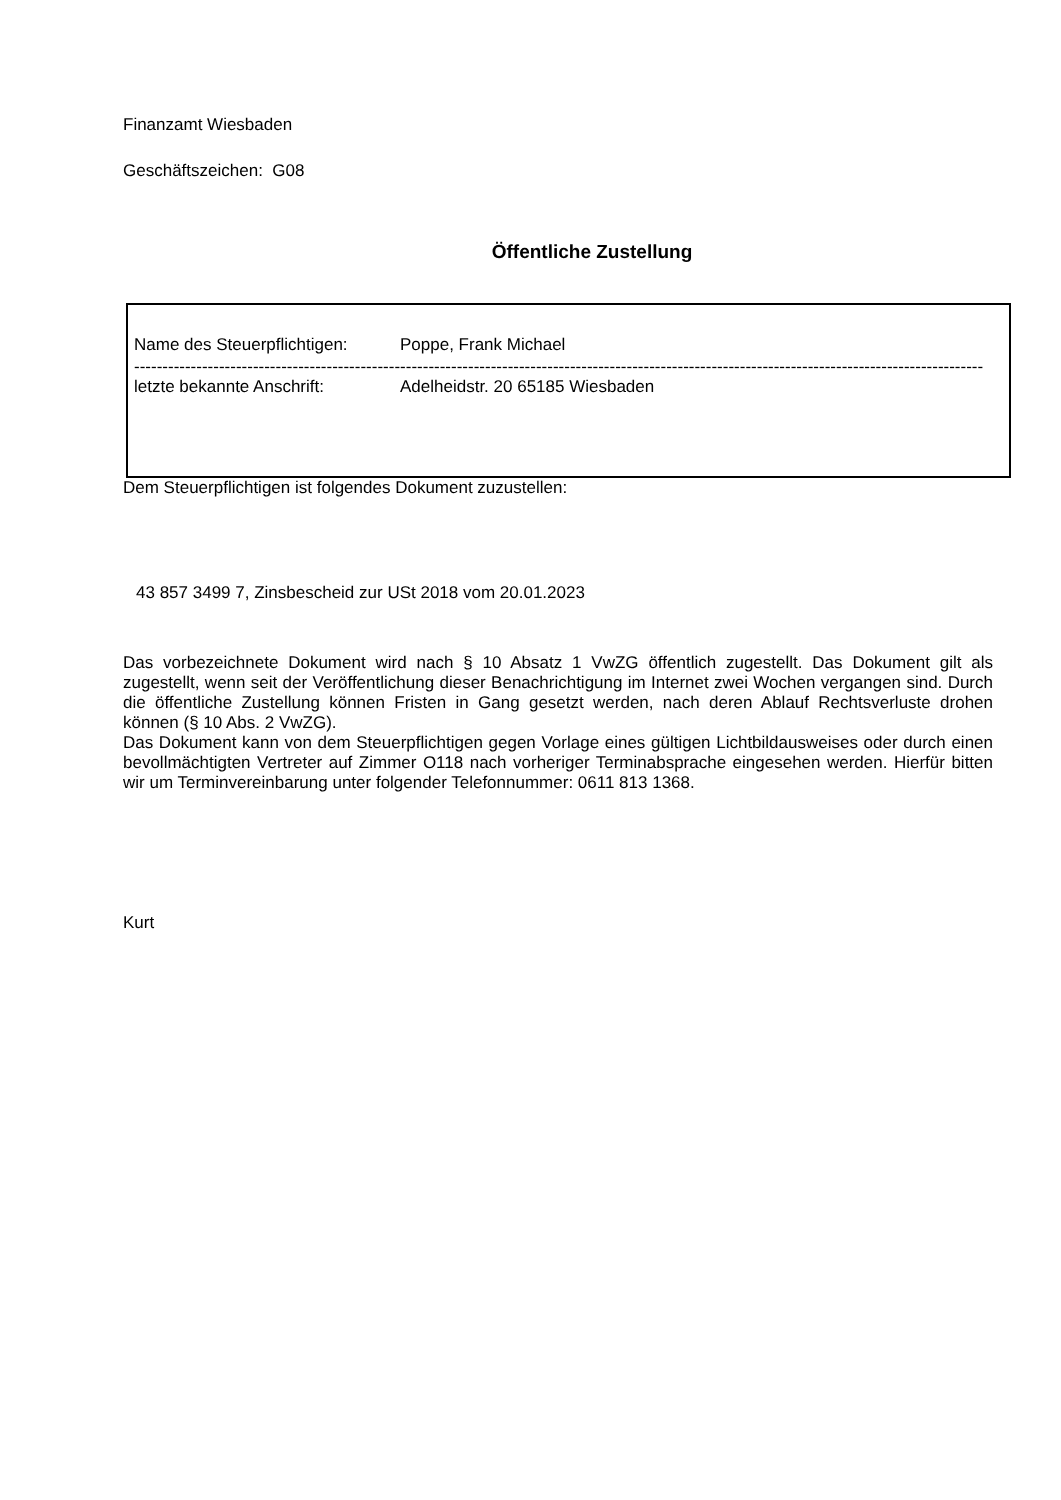Finanzamt Wiesbaden
Geschäftszeichen: G08
Öffentliche Zustellung
Name des Steuerpflichtigen: Poppe, Frank Michael
------------------------------------------------------------------------------------------------------------------------------------------------------------------
letzte bekannte Anschrift: Adelheidstr. 20 65185 Wiesbaden
Dem Steuerpflichtigen ist folgendes Dokument zuzustellen:
43 857 3499 7, Zinsbescheid zur USt 2018 vom 20.01.2023
Das vorbezeichnete Dokument wird nach § 10 Absatz 1 VwZG öffentlich zugestellt. Das Dokument gilt als zugestellt, wenn seit der Veröffentlichung dieser Benachrichtigung im Internet zwei Wochen vergangen sind. Durch die öffentliche Zustellung können Fristen in Gang gesetzt werden, nach deren Ablauf Rechtsverluste drohen können (§ 10 Abs. 2 VwZG).
Das Dokument kann von dem Steuerpflichtigen gegen Vorlage eines gültigen Lichtbildausweises oder durch einen bevollmächtigten Vertreter auf Zimmer O118 nach vorheriger Terminabsprache eingesehen werden. Hierfür bitten wir um Terminvereinbarung unter folgender Telefonnummer: 0611 813 1368.
Kurt